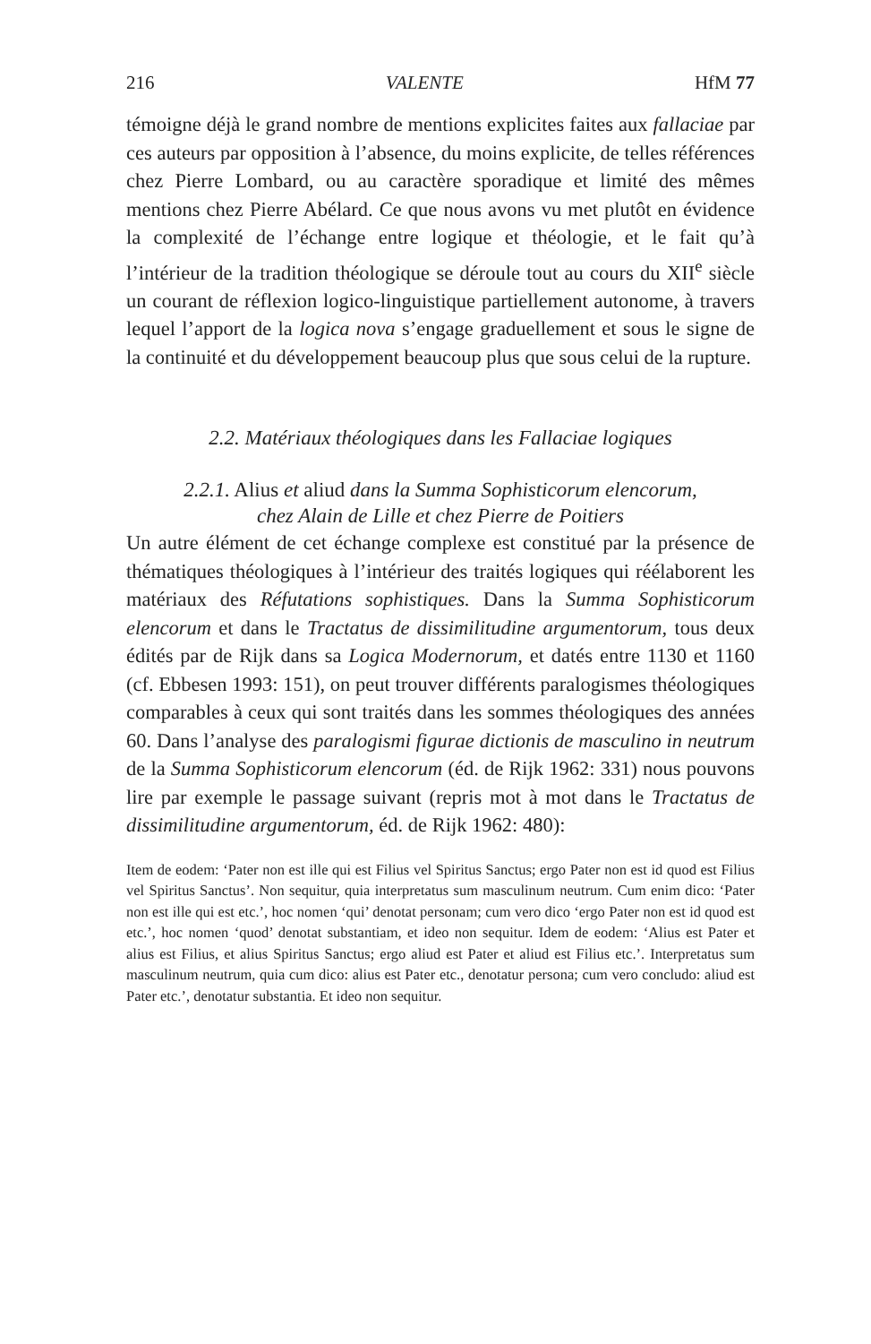216 VALENTE HfM 77
témoigne déjà le grand nombre de mentions explicites faites aux fallaciae par ces auteurs par opposition à l’absence, du moins explicite, de telles références chez Pierre Lombard, ou au caractère sporadique et limité des mêmes mentions chez Pierre Abélard. Ce que nous avons vu met plutôt en évidence la complexité de l’échange entre logique et théologie, et le fait qu’à l’intérieur de la tradition théologique se déroule tout au cours du XII<sup>e</sup> siècle un courant de réflexion logico-linguistique partiellement autonome, à travers lequel l’apport de la logica nova s’engage graduellement et sous le signe de la continuité et du développement beaucoup plus que sous celui de la rupture.
2.2. Matériaux théologiques dans les Fallaciae logiques
2.2.1. Alius et aliud dans la Summa Sophisticorum elencorum,
chez Alain de Lille et chez Pierre de Poitiers
Un autre élément de cet échange complexe est constitué par la présence de thématiques théologiques à l’intérieur des traités logiques qui réélaborent les matériaux des Réfutations sophistiques. Dans la Summa Sophisticorum elencorum et dans le Tractatus de dissimilitudine argumentorum, tous deux édités par de Rijk dans sa Logica Modernorum, et datés entre 1130 et 1160 (cf. Ebbesen 1993: 151), on peut trouver différents paralogismes théologiques comparables à ceux qui sont traités dans les sommes théologiques des années 60. Dans l’analyse des paralogismi figurae dictionis de masculino in neutrum de la Summa Sophisticorum elencorum (éd. de Rijk 1962: 331) nous pouvons lire par exemple le passage suivant (repris mot à mot dans le Tractatus de dissimilitudine argumentorum, éd. de Rijk 1962: 480):
Item de eodem: ‘Pater non est ille qui est Filius vel Spiritus Sanctus; ergo Pater non est id quod est Filius vel Spiritus Sanctus’. Non sequitur, quia interpretatus sum masculinum neutrum. Cum enim dico: ‘Pater non est ille qui est etc.’, hoc nomen ‘qui’ denotat personam; cum vero dico ‘ergo Pater non est id quod est etc.’, hoc nomen ‘quod’ denotat substantiam, et ideo non sequitur. Idem de eodem: ‘Alius est Pater et alius est Filius, et alius Spiritus Sanctus; ergo aliud est Pater et aliud est Filius etc.’. Interpretatus sum masculinum neutrum, quia cum dico: alius est Pater etc., denotatur persona; cum vero concludo: aliud est Pater etc.’, denotatur substantia. Et ideo non sequitur.